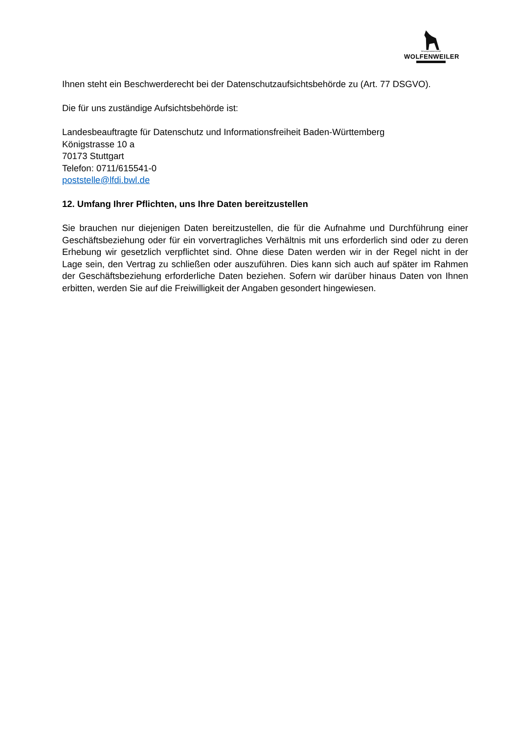Winzergenossenschaft
WOLFENWEILER
Ihnen steht ein Beschwerderecht bei der Datenschutzaufsichtsbehörde zu (Art. 77 DSGVO).
Die für uns zuständige Aufsichtsbehörde ist:
Landesbeauftragte für Datenschutz und Informationsfreiheit Baden-Württemberg
Königstrasse 10 a
70173 Stuttgart
Telefon: 0711/615541-0
poststelle@lfdi.bwl.de
12. Umfang Ihrer Pflichten, uns Ihre Daten bereitzustellen
Sie brauchen nur diejenigen Daten bereitzustellen, die für die Aufnahme und Durchführung einer Geschäftsbeziehung oder für ein vorvertragliches Verhältnis mit uns erforderlich sind oder zu deren Erhebung wir gesetzlich verpflichtet sind. Ohne diese Daten werden wir in der Regel nicht in der Lage sein, den Vertrag zu schließen oder auszuführen. Dies kann sich auch auf später im Rahmen der Geschäftsbeziehung erforderliche Daten beziehen. Sofern wir darüber hinaus Daten von Ihnen erbitten, werden Sie auf die Freiwilligkeit der Angaben gesondert hingewiesen.